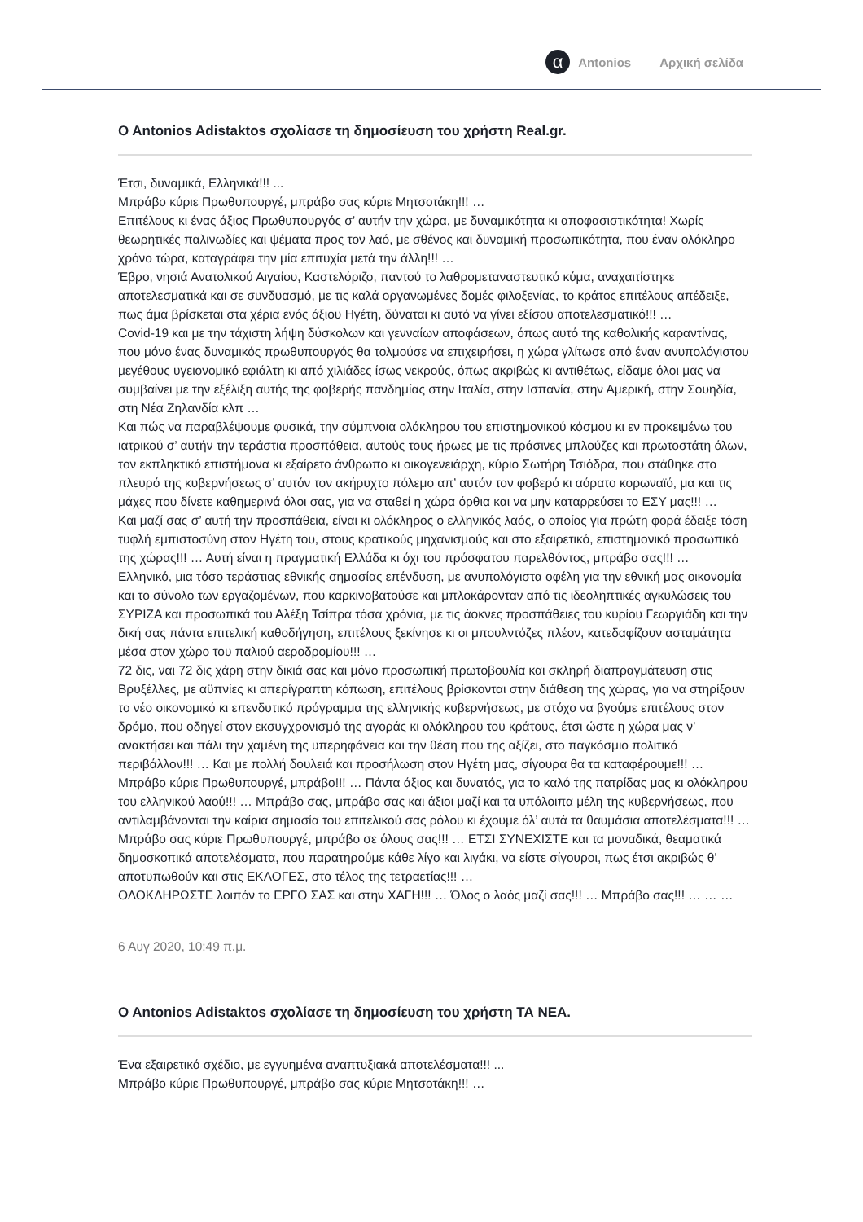α Antonios Αρχική σελίδα
O Antonios Adistaktos σχολίασε τη δημοσίευση του χρήστη Real.gr.
Έτσι, δυναμικά, Ελληνικά!!! ...
Μπράβο κύριε Πρωθυπουργέ, μπράβο σας κύριε Μητσοτάκη!!! …
Επιτέλους κι ένας άξιος Πρωθυπουργός σ’ αυτήν την χώρα, με δυναμικότητα κι αποφασιστικότητα! Χωρίς θεωρητικές παλινωδίες και ψέματα προς τον λαό, με σθένος και δυναμική προσωπικότητα, που έναν ολόκληρο χρόνο τώρα, καταγράφει την μία επιτυχία μετά την άλλη!!! …
Έβρο, νησιά Ανατολικού Αιγαίου, Καστελόριζο, παντού το λαθρομεταναστευτικό κύμα, αναχαιτίστηκε αποτελεσματικά και σε συνδυασμό, με τις καλά οργανωμένες δομές φιλοξενίας, το κράτος επιτέλους απέδειξε, πως άμα βρίσκεται στα χέρια ενός άξιου Ηγέτη, δύναται κι αυτό να γίνει εξίσου αποτελεσματικό!!! …
Covid-19 και με την τάχιστη λήψη δύσκολων και γενναίων αποφάσεων, όπως αυτό της καθολικής καραντίνας, που μόνο ένας δυναμικός πρωθυπουργός θα τολμούσε να επιχειρήσει, η χώρα γλίτωσε από έναν ανυπολόγιστου μεγέθους υγειονομικό εφιάλτη κι από χιλιάδες ίσως νεκρούς, όπως ακριβώς κι αντιθέτως, είδαμε όλοι μας να συμβαίνει με την εξέλιξη αυτής της φοβερής πανδημίας στην Ιταλία, στην Ισπανία, στην Αμερική, στην Σουηδία, στη Νέα Ζηλανδία κλπ …
Και πώς να παραβλέψουμε φυσικά, την σύμπνοια ολόκληρου του επιστημονικού κόσμου κι εν προκειμένω του ιατρικού σ’ αυτήν την τεράστια προσπάθεια, αυτούς τους ήρωες με τις πράσινες μπλούζες και πρωτοστάτη όλων, τον εκπληκτικό επιστήμονα κι εξαίρετο άνθρωπο κι οικογενειάρχη, κύριο Σωτήρη Τσιόδρα, που στάθηκε στο πλευρό της κυβερνήσεως σ’ αυτόν τον ακήρυχτο πόλεμο απ’ αυτόν τον φοβερό κι αόρατο κορωναϊό, μα και τις μάχες που δίνετε καθημερινά όλοι σας, για να σταθεί η χώρα όρθια και να μην καταρρεύσει το ΕΣΥ μας!!! …
Και μαζί σας σ’ αυτή την προσπάθεια, είναι κι ολόκληρος ο ελληνικός λαός, ο οποίος για πρώτη φορά έδειξε τόση τυφλή εμπιστοσύνη στον Ηγέτη του, στους κρατικούς μηχανισμούς και στο εξαιρετικό, επιστημονικό προσωπικό της χώρας!!! … Αυτή είναι η πραγματική Ελλάδα κι όχι του πρόσφατου παρελθόντος, μπράβο σας!!! …
Ελληνικό, μια τόσο τεράστιας εθνικής σημασίας επένδυση, με ανυπολόγιστα οφέλη για την εθνική μας οικονομία και το σύνολο των εργαζομένων, που καρκινοβατούσε και μπλοκάρονταν από τις ιδεοληπτικές αγκυλώσεις του ΣΥΡΙΖΑ και προσωπικά του Αλέξη Τσίπρα τόσα χρόνια, με τις άοκνες προσπάθειες του κυρίου Γεωργιάδη και την δική σας πάντα επιτελική καθοδήγηση, επιτέλους ξεκίνησε κι οι μπουλντόζες πλέον, κατεδαφίζουν ασταμάτητα μέσα στον χώρο του παλιού αεροδρομίου!!! …
72 δις, ναι 72 δις χάρη στην δικιά σας και μόνο προσωπική πρωτοβουλία και σκληρή διαπραγμάτευση στις Βρυξέλλες, με αϋπνίες κι απερίγραπτη κόπωση, επιτέλους βρίσκονται στην διάθεση της χώρας, για να στηρίξουν το νέο οικονομικό κι επενδυτικό πρόγραμμα της ελληνικής κυβερνήσεως, με στόχο να βγούμε επιτέλους στον δρόμο, που οδηγεί στον εκσυγχρονισμό της αγοράς κι ολόκληρου του κράτους, έτσι ώστε η χώρα μας ν’ ανακτήσει και πάλι την χαμένη της υπερηφάνεια και την θέση που της αξίζει, στο παγκόσμιο πολιτικό περιβάλλον!!! … Και με πολλή δουλειά και προσήλωση στον Ηγέτη μας, σίγουρα θα τα καταφέρουμε!!! …
Μπράβο κύριε Πρωθυπουργέ, μπράβο!!! … Πάντα άξιος και δυνατός, για το καλό της πατρίδας μας κι ολόκληρου του ελληνικού λαού!!! … Μπράβο σας, μπράβο σας και άξιοι μαζί και τα υπόλοιπα μέλη της κυβερνήσεως, που αντιλαμβάνονται την καίρια σημασία του επιτελικού σας ρόλου κι έχουμε όλ’ αυτά τα θαυμάσια αποτελέσματα!!! …
Μπράβο σας κύριε Πρωθυπουργέ, μπράβο σε όλους σας!!! … ΕΤΣΙ ΣΥΝΕΧΙΣΤΕ και τα μοναδικά, θεαματικά δημοσκοπικά αποτελέσματα, που παρατηρούμε κάθε λίγο και λιγάκι, να είστε σίγουροι, πως έτσι ακριβώς θ’ αποτυπωθούν και στις ΕΚΛΟΓΕΣ, στο τέλος της τετραετίας!!! …
ΟΛΟΚΛΗΡΩΣΤΕ λοιπόν το ΕΡΓΟ ΣΑΣ και στην ΧΑΓΗ!!! … Όλος ο λαός μαζί σας!!! … Μπράβο σας!!! … … …
6 Αυγ 2020, 10:49 π.μ.
O Antonios Adistaktos σχολίασε τη δημοσίευση του χρήστη ΤΑ ΝΕΑ.
Ένα εξαιρετικό σχέδιο, με εγγυημένα αναπτυξιακά αποτελέσματα!!! ...
Μπράβο κύριε Πρωθυπουργέ, μπράβο σας κύριε Μητσοτάκη!!! …